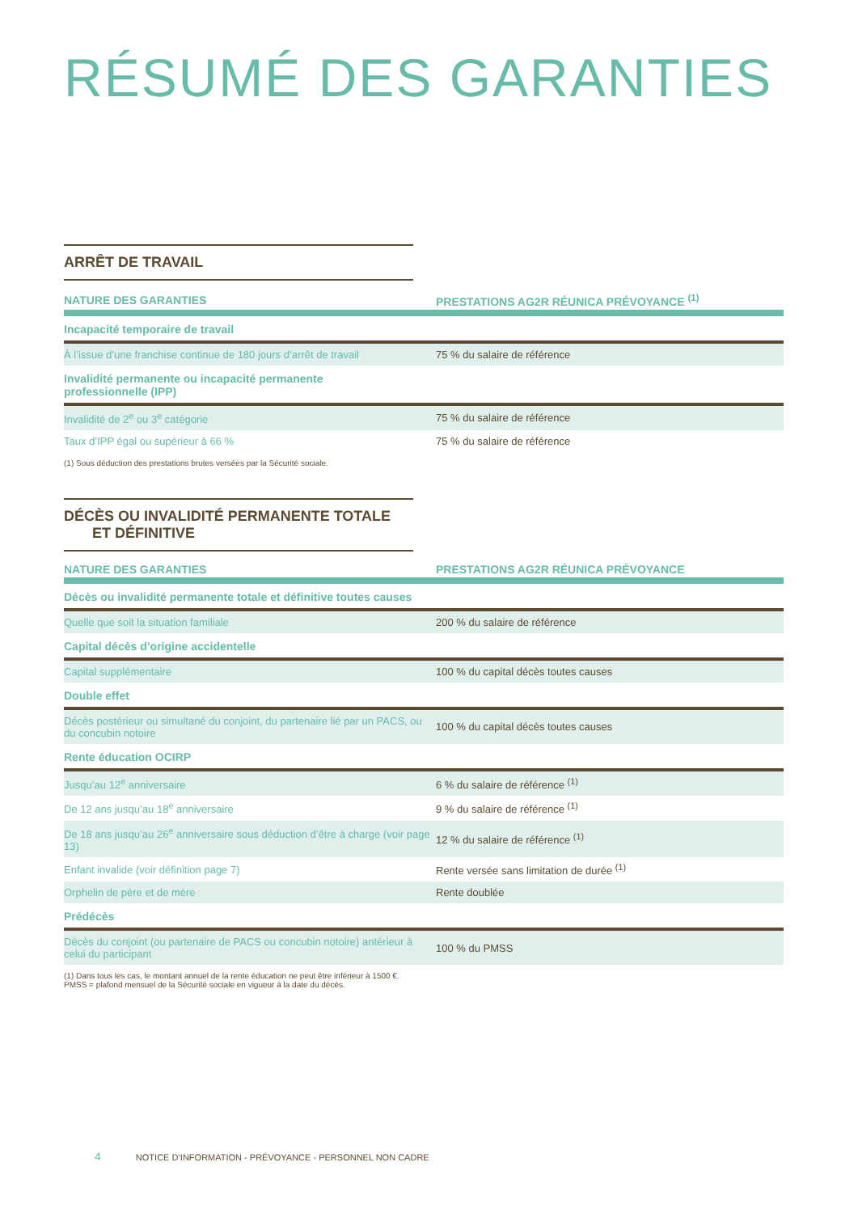RÉSUMÉ DES GARANTIES
ARRÊT DE TRAVAIL
| NATURE DES GARANTIES | PRESTATIONS AG2R RÉUNICA PRÉVOYANCE <sup>(1)</sup> |
| --- | --- |
| Incapacité temporaire de travail | |
| À l’issue d’une franchise continue de 180 jours d’arrêt de travail | 75 % du salaire de référence |
| Invalidité permanente ou incapacité permanente professionnelle (IPP) | |
| Invalidité de 2<sup>e</sup> ou 3<sup>e</sup> catégorie | 75 % du salaire de référence |
| Taux d’IPP égal ou supérieur à 66 % | 75 % du salaire de référence |
(1) Sous déduction des prestations brutes versées par la Sécurité sociale.
DÉCÈS OU INVALIDITÉ PERMANENTE TOTALE
ET DÉFINITIVE
| NATURE DES GARANTIES | PRESTATIONS AG2R RÉUNICA PRÉVOYANCE |
| --- | --- |
| Décès ou invalidité permanente totale et définitive toutes causes | |
| Quelle que soit la situation familiale | 200 % du salaire de référence |
| Capital décès d’origine accidentelle | |
| Capital supplémentaire | 100 % du capital décès toutes causes |
| Double effet | |
| Décès postérieur ou simultané du conjoint, du partenaire lié par un PACS, ou du concubin notoire | 100 % du capital décès toutes causes |
| Rente éducation OCIRP | |
| Jusqu’au 12<sup>e</sup> anniversaire | 6 % du salaire de référence <sup>(1)</sup> |
| De 12 ans jusqu’au 18<sup>e</sup> anniversaire | 9 % du salaire de référence <sup>(1)</sup> |
| De 18 ans jusqu’au 26<sup>e</sup> anniversaire sous déduction d’être à charge (voir page 13) | 12 % du salaire de référence <sup>(1)</sup> |
| Enfant invalide (voir définition page 7) | Rente versée sans limitation de durée <sup>(1)</sup> |
| Orphelin de père et de mère | Rente doublée |
| Prédécès | |
| Décès du conjoint (ou partenaire de PACS ou concubin notoire) antérieur à celui du participant | 100 % du PMSS |
(1) Dans tous les cas, le montant annuel de la rente éducation ne peut être inférieur à 1500 €.
PMSS = plafond mensuel de la Sécurité sociale en vigueur à la date du décès.
4 NOTICE D’INFORMATION - PRÉVOYANCE - PERSONNEL NON CADRE